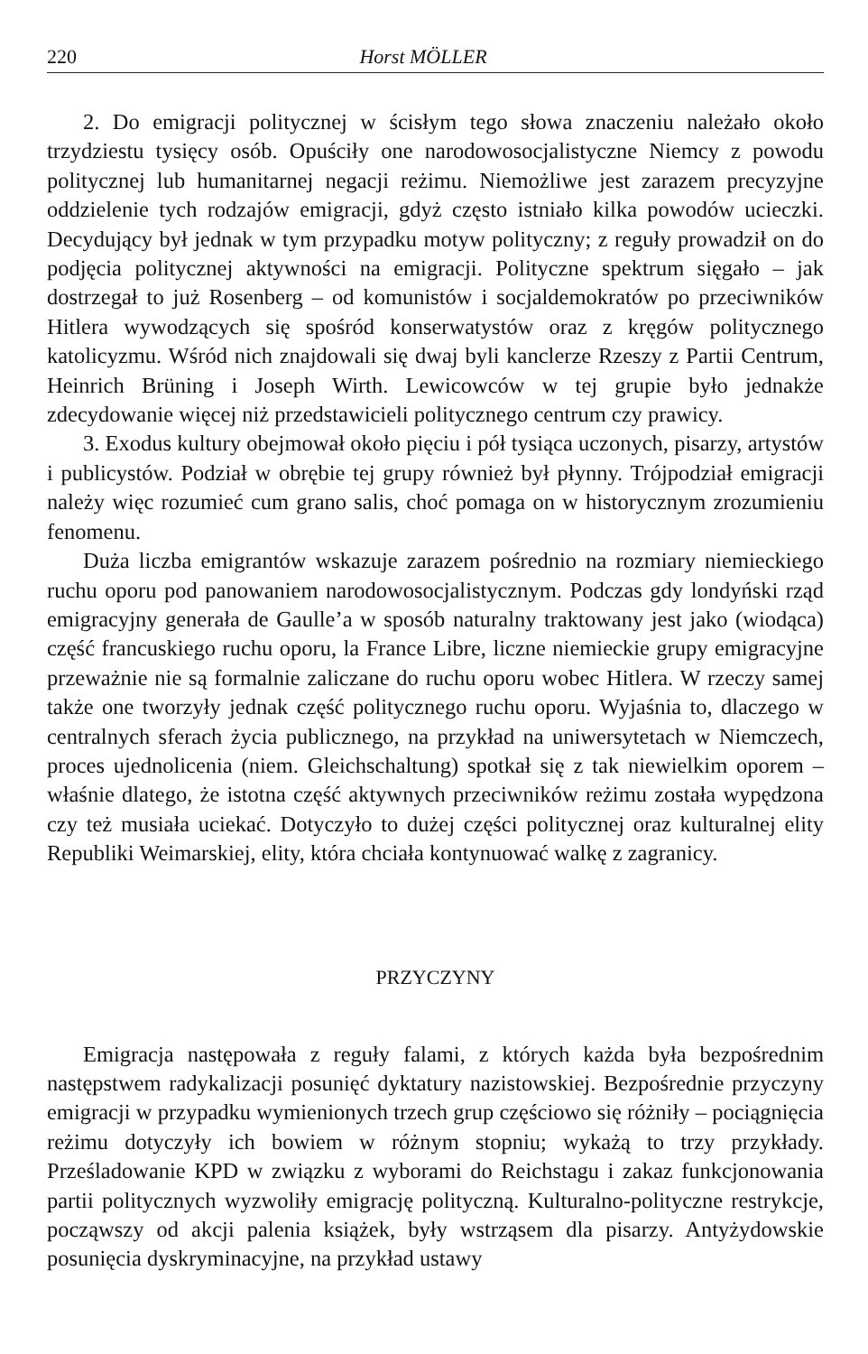220 Horst MÖLLER
2. Do emigracji politycznej w ścisłym tego słowa znaczeniu należało około trzydziestu tysięcy osób. Opuściły one narodowosocjalistyczne Niemcy z powodu politycznej lub humanitarnej negacji reżimu. Niemożliwe jest zarazem precyzyjne oddzielenie tych rodzajów emigracji, gdyż często istniało kilka powodów ucieczki. Decydujący był jednak w tym przypadku motyw polityczny; z reguły prowadził on do podjęcia politycznej aktywności na emigracji. Polityczne spektrum sięgało – jak dostrzegał to już Rosenberg – od komunistów i socjaldemokratów po przeciwników Hitlera wywodzących się spośród konserwatystów oraz z kręgów politycznego katolicyzmu. Wśród nich znajdowali się dwaj byli kanclerze Rzeszy z Partii Centrum, Heinrich Brüning i Joseph Wirth. Lewicowców w tej grupie było jednakże zdecydowanie więcej niż przedstawicieli politycznego centrum czy prawicy.
3. Exodus kultury obejmował około pięciu i pół tysiąca uczonych, pisarzy, artystów i publicystów. Podział w obrębie tej grupy również był płynny. Trójpodział emigracji należy więc rozumieć cum grano salis, choć pomaga on w historycznym zrozumieniu fenomenu.
Duża liczba emigrantów wskazuje zarazem pośrednio na rozmiary niemieckiego ruchu oporu pod panowaniem narodowosocjalistycznym. Podczas gdy londyński rząd emigracyjny generała de Gaulle’a w sposób naturalny traktowany jest jako (wiodąca) część francuskiego ruchu oporu, la France Libre, liczne niemieckie grupy emigracyjne przeważnie nie są formalnie zaliczane do ruchu oporu wobec Hitlera. W rzeczy samej także one tworzyły jednak część politycznego ruchu oporu. Wyjaśnia to, dlaczego w centralnych sferach życia publicznego, na przykład na uniwersytetach w Niemczech, proces ujednolicenia (niem. Gleichschaltung) spotkał się z tak niewielkim oporem – właśnie dlatego, że istotna część aktywnych przeciwników reżimu została wypędzona czy też musiała uciekać. Dotyczyło to dużej części politycznej oraz kulturalnej elity Republiki Weimarskiej, elity, która chciała kontynuować walkę z zagranicy.
PRZYCZYNY
Emigracja następowała z reguły falami, z których każda była bezpośrednim następstwem radykalizacji posunięć dyktatury nazistowskiej. Bezpośrednie przyczyny emigracji w przypadku wymienionych trzech grup częściowo się różniły – pociągnięcia reżimu dotyczyły ich bowiem w różnym stopniu; wykażą to trzy przykłady. Prześladowanie KPD w związku z wyborami do Reichstagu i zakaz funkcjonowania partii politycznych wyzwoliły emigrację polityczną. Kulturalno-polityczne restrykcje, począwszy od akcji palenia książek, były wstrząsem dla pisarzy. Antyżydowskie posunięcia dyskryminacyjne, na przykład ustawy